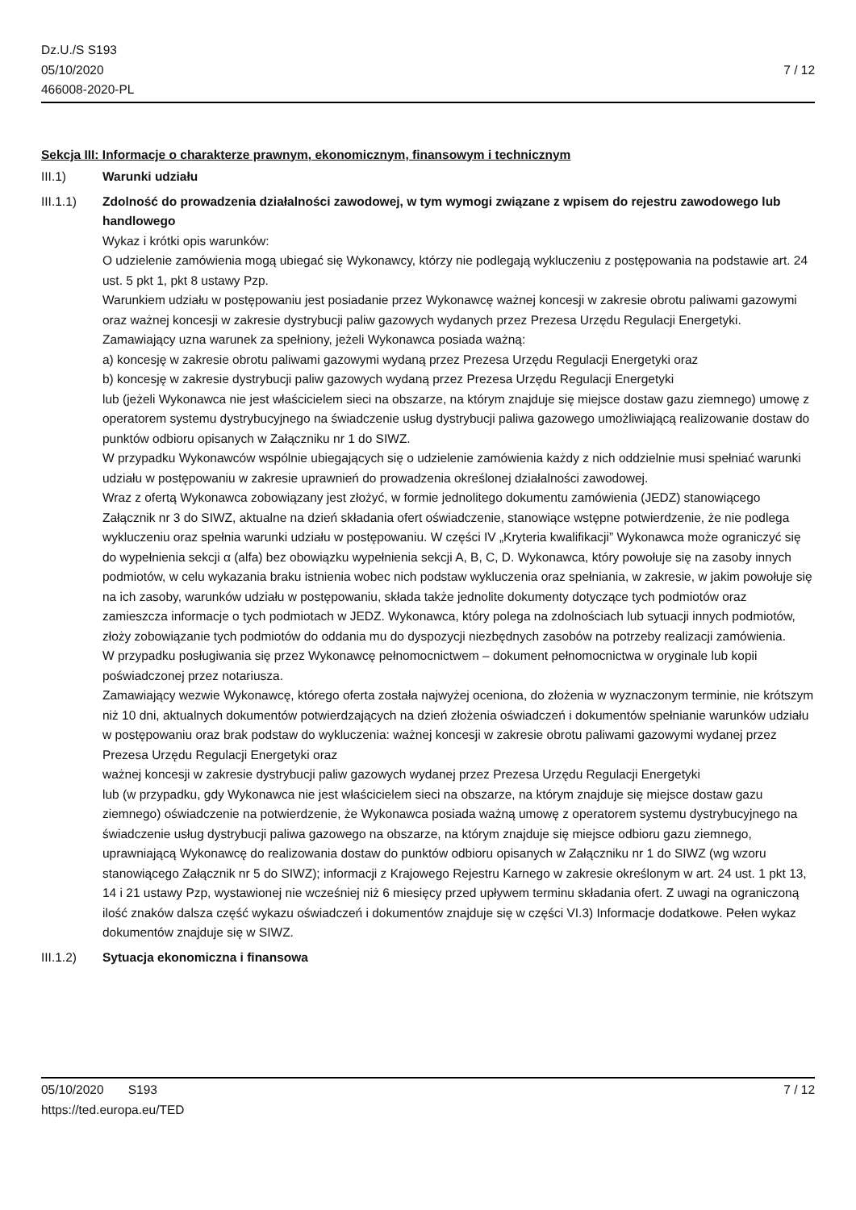Dz.U./S S193
05/10/2020
466008-2020-PL
7 / 12
Sekcja III: Informacje o charakterze prawnym, ekonomicznym, finansowym i technicznym
III.1) Warunki udziału
III.1.1) Zdolność do prowadzenia działalności zawodowej, w tym wymogi związane z wpisem do rejestru zawodowego lub handlowego
Wykaz i krótki opis warunków:
O udzielenie zamówienia mogą ubiegać się Wykonawcy, którzy nie podlegają wykluczeniu z postępowania na podstawie art. 24 ust. 5 pkt 1, pkt 8 ustawy Pzp.
Warunkiem udziału w postępowaniu jest posiadanie przez Wykonawcę ważnej koncesji w zakresie obrotu paliwami gazowymi oraz ważnej koncesji w zakresie dystrybucji paliw gazowych wydanych przez Prezesa Urzędu Regulacji Energetyki.
Zamawiający uzna warunek za spełniony, jeżeli Wykonawca posiada ważną:
a) koncesję w zakresie obrotu paliwami gazowymi wydaną przez Prezesa Urzędu Regulacji Energetyki oraz
b) koncesję w zakresie dystrybucji paliw gazowych wydaną przez Prezesa Urzędu Regulacji Energetyki
lub (jeżeli Wykonawca nie jest właścicielem sieci na obszarze, na którym znajduje się miejsce dostaw gazu ziemnego) umowę z operatorem systemu dystrybucyjnego na świadczenie usług dystrybucji paliwa gazowego umożliwiającą realizowanie dostaw do punktów odbioru opisanych w Załączniku nr 1 do SIWZ.
W przypadku Wykonawców wspólnie ubiegających się o udzielenie zamówienia każdy z nich oddzielnie musi spełniać warunki udziału w postępowaniu w zakresie uprawnień do prowadzenia określonej działalności zawodowej.
Wraz z ofertą Wykonawca zobowiązany jest złożyć, w formie jednolitego dokumentu zamówienia (JEDZ) stanowiącego Załącznik nr 3 do SIWZ, aktualne na dzień składania ofert oświadczenie, stanowiące wstępne potwierdzenie, że nie podlega wykluczeniu oraz spełnia warunki udziału w postępowaniu. W części IV „Kryteria kwalifikacji” Wykonawca może ograniczyć się do wypełnienia sekcji α (alfa) bez obowiązku wypełnienia sekcji A, B, C, D. Wykonawca, który powołuje się na zasoby innych podmiotów, w celu wykazania braku istnienia wobec nich podstaw wykluczenia oraz spełniania, w zakresie, w jakim powołuje się na ich zasoby, warunków udziału w postępowaniu, składa także jednolite dokumenty dotyczące tych podmiotów oraz zamieszcza informacje o tych podmiotach w JEDZ. Wykonawca, który polega na zdolnościach lub sytuacji innych podmiotów, złoży zobowiązanie tych podmiotów do oddania mu do dyspozycji niezbędnych zasobów na potrzeby realizacji zamówienia.
W przypadku posługiwania się przez Wykonawcę pełnomocnictwem – dokument pełnomocnictwa w oryginale lub kopii poświadczonej przez notariusza.
Zamawiający wezwie Wykonawcę, którego oferta została najwyżej oceniona, do złożenia w wyznaczonym terminie, nie krótszym niż 10 dni, aktualnych dokumentów potwierdzających na dzień złożenia oświadczeń i dokumentów spełnianie warunków udziału w postępowaniu oraz brak podstaw do wykluczenia: ważnej koncesji w zakresie obrotu paliwami gazowymi wydanej przez Prezesa Urzędu Regulacji Energetyki oraz
ważnej koncesji w zakresie dystrybucji paliw gazowych wydanej przez Prezesa Urzędu Regulacji Energetyki
lub (w przypadku, gdy Wykonawca nie jest właścicielem sieci na obszarze, na którym znajduje się miejsce dostaw gazu ziemnego) oświadczenie na potwierdzenie, że Wykonawca posiada ważną umowę z operatorem systemu dystrybucyjnego na świadczenie usług dystrybucji paliwa gazowego na obszarze, na którym znajduje się miejsce odbioru gazu ziemnego, uprawniającą Wykonawcę do realizowania dostaw do punktów odbioru opisanych w Załączniku nr 1 do SIWZ (wg wzoru stanowiącego Załącznik nr 5 do SIWZ); informacji z Krajowego Rejestru Karnego w zakresie określonym w art. 24 ust. 1 pkt 13, 14 i 21 ustawy Pzp, wystawionej nie wcześniej niż 6 miesięcy przed upływem terminu składania ofert. Z uwagi na ograniczoną ilość znaków dalsza część wykazu oświadczeń i dokumentów znajduje się w części VI.3) Informacje dodatkowe. Pełen wykaz dokumentów znajduje się w SIWZ.
III.1.2) Sytuacja ekonomiczna i finansowa
05/10/2020 S193 7 / 12
https://ted.europa.eu/TED